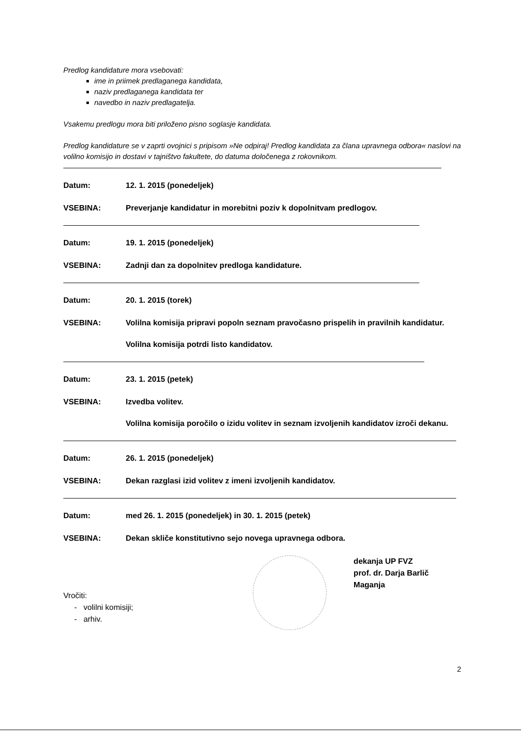Predlog kandidature mora vsebovati:
ime in priimek predlaganega kandidata,
naziv predlaganega kandidata ter
navedbo in naziv predlagatelja.
Vsakemu predlogu mora biti priloženo pisno soglasje kandidata.
Predlog kandidature se v zaprti ovojnici s pripisom »Ne odpiraj! Predlog kandidata za člana upravnega odbora« naslovi na volilno komisijo in dostavi v tajništvo fakultete, do datuma določenega z rokovnikom.
Datum: 12. 1. 2015 (ponedeljek)
VSEBINA: Preverjanje kandidatur in morebitni poziv k dopolnitvam predlogov.
Datum: 19. 1. 2015 (ponedeljek)
VSEBINA: Zadnji dan za dopolnitev predloga kandidature.
Datum: 20. 1. 2015 (torek)
VSEBINA: Volilna komisija pripravi popoln seznam pravočasno prispelih in pravilnih kandidatur.
Volilna komisija potrdi listo kandidatov.
Datum: 23. 1. 2015 (petek)
VSEBINA: Izvedba volitev.
Volilna komisija poročilo o izidu volitev in seznam izvoljenih kandidatov izroči dekanu.
Datum: 26. 1. 2015 (ponedeljek)
VSEBINA: Dekan razglasi izid volitev z imeni izvoljenih kandidatov.
Datum: med 26. 1. 2015 (ponedeljek) in 30. 1. 2015 (petek)
VSEBINA: Dekan skliče konstitutivno sejo novega upravnega odbora.
Vročiti:
- volilni komisiji;
- arhiv.
dekanja UP FVZ
prof. dr. Darja Barlič Maganja
2